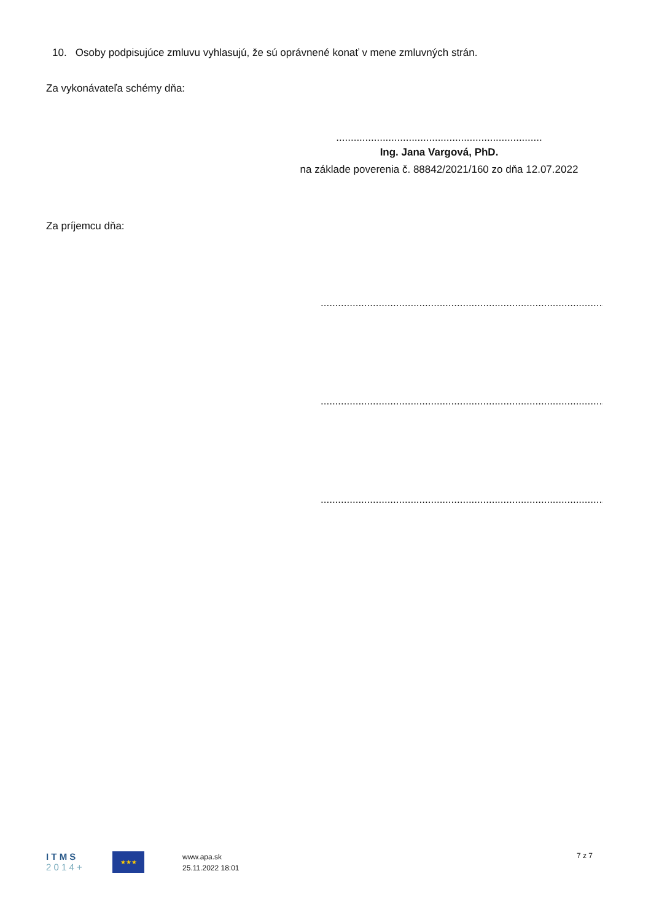10. Osoby podpisujúce zmluvu vyhlasujú, že sú oprávnené konať v mene zmluvných strán.
Za vykonávateľa schémy dňa:
.......................................................................
Ing. Jana Vargová, PhD.
na základe poverenia č. 88842/2021/160 zo dňa 12.07.2022
Za príjemcu dňa:
.........................................................................................................
.........................................................................................................
.........................................................................................................
I T M S
2 0 1 4 +
★★★
www.apa.sk
25.11.2022 18:01
7 z 7